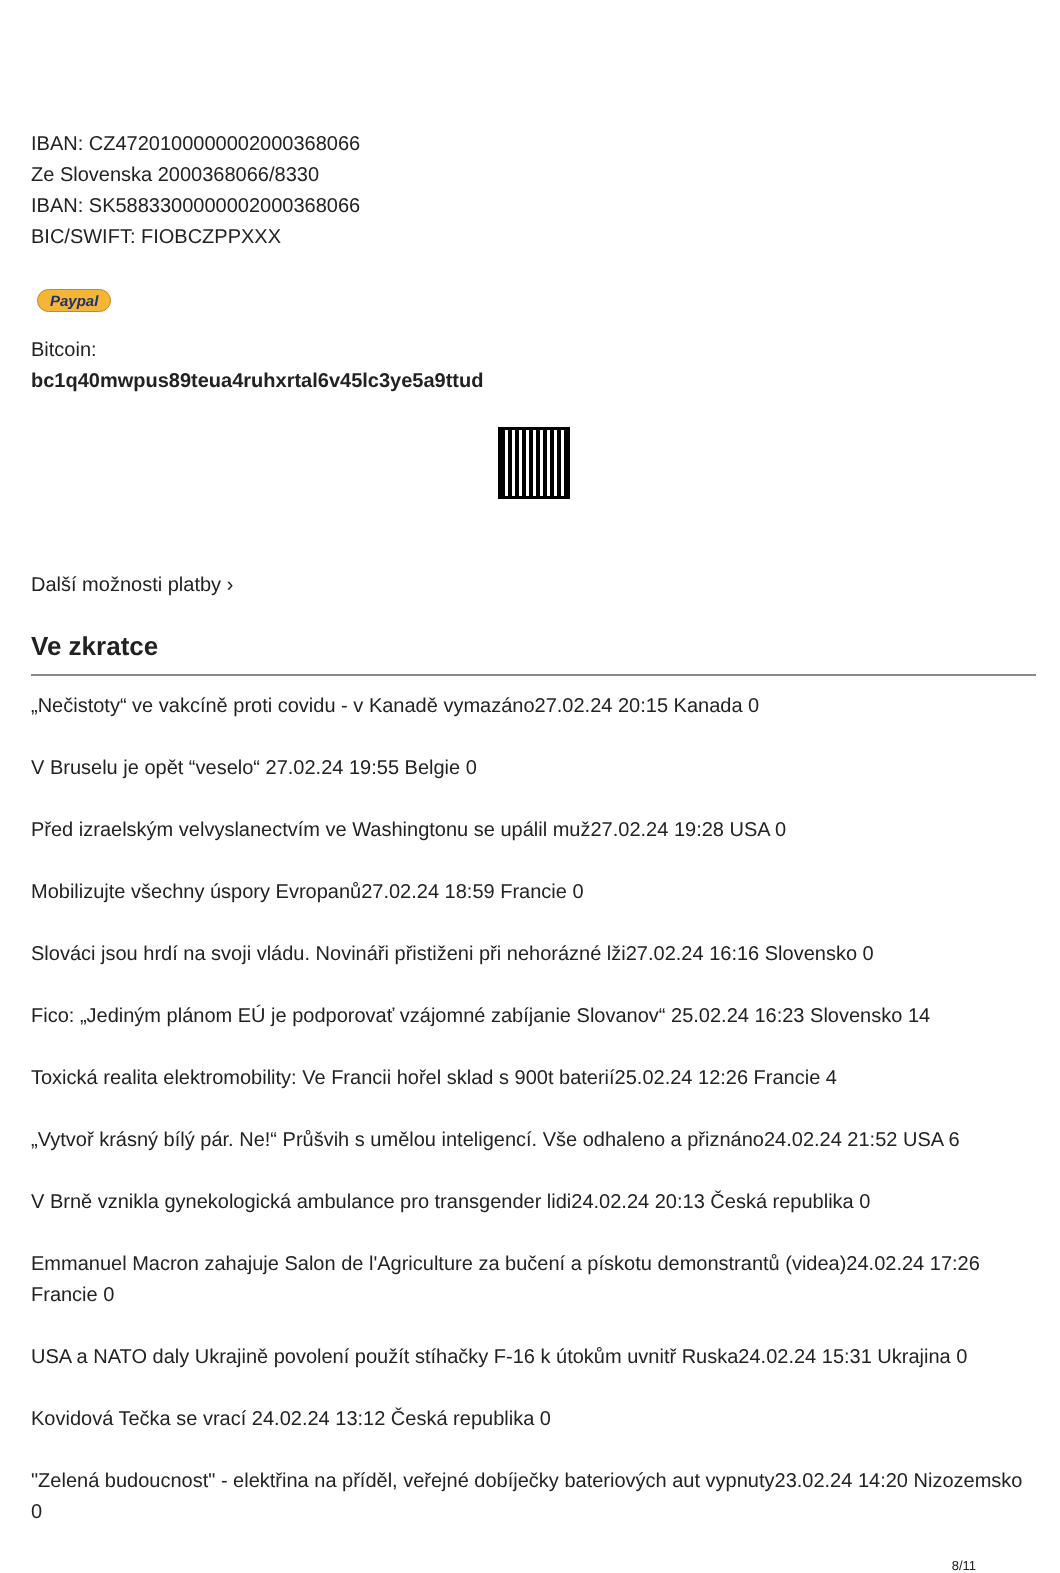IBAN: CZ4720100000002000368066
Ze Slovenska 2000368066/8330
IBAN: SK5883300000002000368066
BIC/SWIFT: FIOBCZPPXXX
Paypal
Bitcoin:
bc1q40mwpus89teua4ruhxrtal6v45lc3ye5a9ttud
Další možnosti platby ›
Ve zkratce
„Nečistoty“ ve vakcíně proti covidu - v Kanadě vymazáno27.02.24 20:15 Kanada 0
V Bruselu je opět “veselo“ 27.02.24 19:55 Belgie 0
Před izraelským velvyslanectvím ve Washingtonu se upálil muž27.02.24 19:28 USA 0
Mobilizujte všechny úspory Evropanů27.02.24 18:59 Francie 0
Slováci jsou hrdí na svoji vládu. Novináři přistiženi při nehorázné lži27.02.24 16:16 Slovensko 0
Fico: „Jediným plánom EÚ je podporovať vzájomné zabíjanie Slovanov“ 25.02.24 16:23 Slovensko 14
Toxická realita elektromobility: Ve Francii hořel sklad s 900t baterií25.02.24 12:26 Francie 4
„Vytvoř krásný bílý pár. Ne!“ Průšvih s umělou inteligencí. Vše odhaleno a přiznáno24.02.24 21:52 USA 6
V Brně vznikla gynekologická ambulance pro transgender lidi24.02.24 20:13 Česká republika 0
Emmanuel Macron zahajuje Salon de l'Agriculture za bučení a pískotu demonstrantů (videa)24.02.24 17:26 Francie 0
USA a NATO daly Ukrajině povolení použít stíhačky F-16 k útokům uvnitř Ruska24.02.24 15:31 Ukrajina 0
Kovidová Tečka se vrací 24.02.24 13:12 Česká republika 0
"Zelená budoucnost" - elektřina na příděl, veřejné dobíječky bateriových aut vypnuty23.02.24 14:20 Nizozemsko 0
8/11